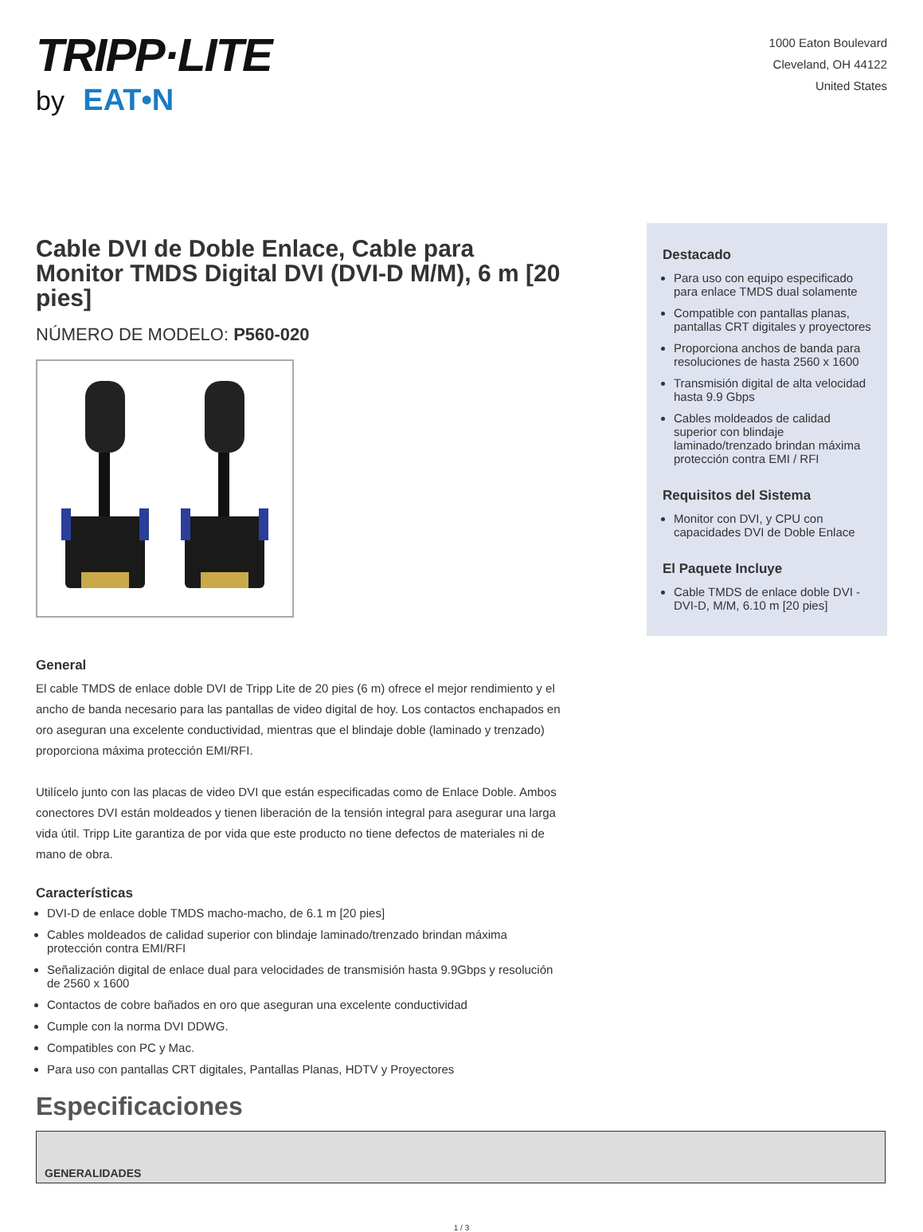TRIPP·LITE
by EAT•N
1000 Eaton Boulevard
Cleveland, OH 44122
United States
Cable DVI de Doble Enlace, Cable para Monitor TMDS Digital DVI (DVI-D M/M), 6 m [20 pies]
NÚMERO DE MODELO: P560-020
General
El cable TMDS de enlace doble DVI de Tripp Lite de 20 pies (6 m) ofrece el mejor rendimiento y el ancho de banda necesario para las pantallas de video digital de hoy. Los contactos enchapados en oro aseguran una excelente conductividad, mientras que el blindaje doble (laminado y trenzado) proporciona máxima protección EMI/RFI.
Utilícelo junto con las placas de video DVI que están especificadas como de Enlace Doble. Ambos conectores DVI están moldeados y tienen liberación de la tensión integral para asegurar una larga vida útil. Tripp Lite garantiza de por vida que este producto no tiene defectos de materiales ni de mano de obra.
Características
DVI-D de enlace doble TMDS macho-macho, de 6.1 m [20 pies]
Cables moldeados de calidad superior con blindaje laminado/trenzado brindan máxima protección contra EMI/RFI
Señalización digital de enlace dual para velocidades de transmisión hasta 9.9Gbps y resolución de 2560 x 1600
Contactos de cobre bañados en oro que aseguran una excelente conductividad
Cumple con la norma DVI DDWG.
Compatibles con PC y Mac.
Para uso con pantallas CRT digitales, Pantallas Planas, HDTV y Proyectores
Destacado
Para uso con equipo especificado para enlace TMDS dual solamente
Compatible con pantallas planas, pantallas CRT digitales y proyectores
Proporciona anchos de banda para resoluciones de hasta 2560 x 1600
Transmisión digital de alta velocidad hasta 9.9 Gbps
Cables moldeados de calidad superior con blindaje laminado/trenzado brindan máxima protección contra EMI / RFI
Requisitos del Sistema
Monitor con DVI, y CPU con capacidades DVI de Doble Enlace
El Paquete Incluye
Cable TMDS de enlace doble DVI - DVI-D, M/M, 6.10 m [20 pies]
Especificaciones
| GENERALIDADES |
1 / 3